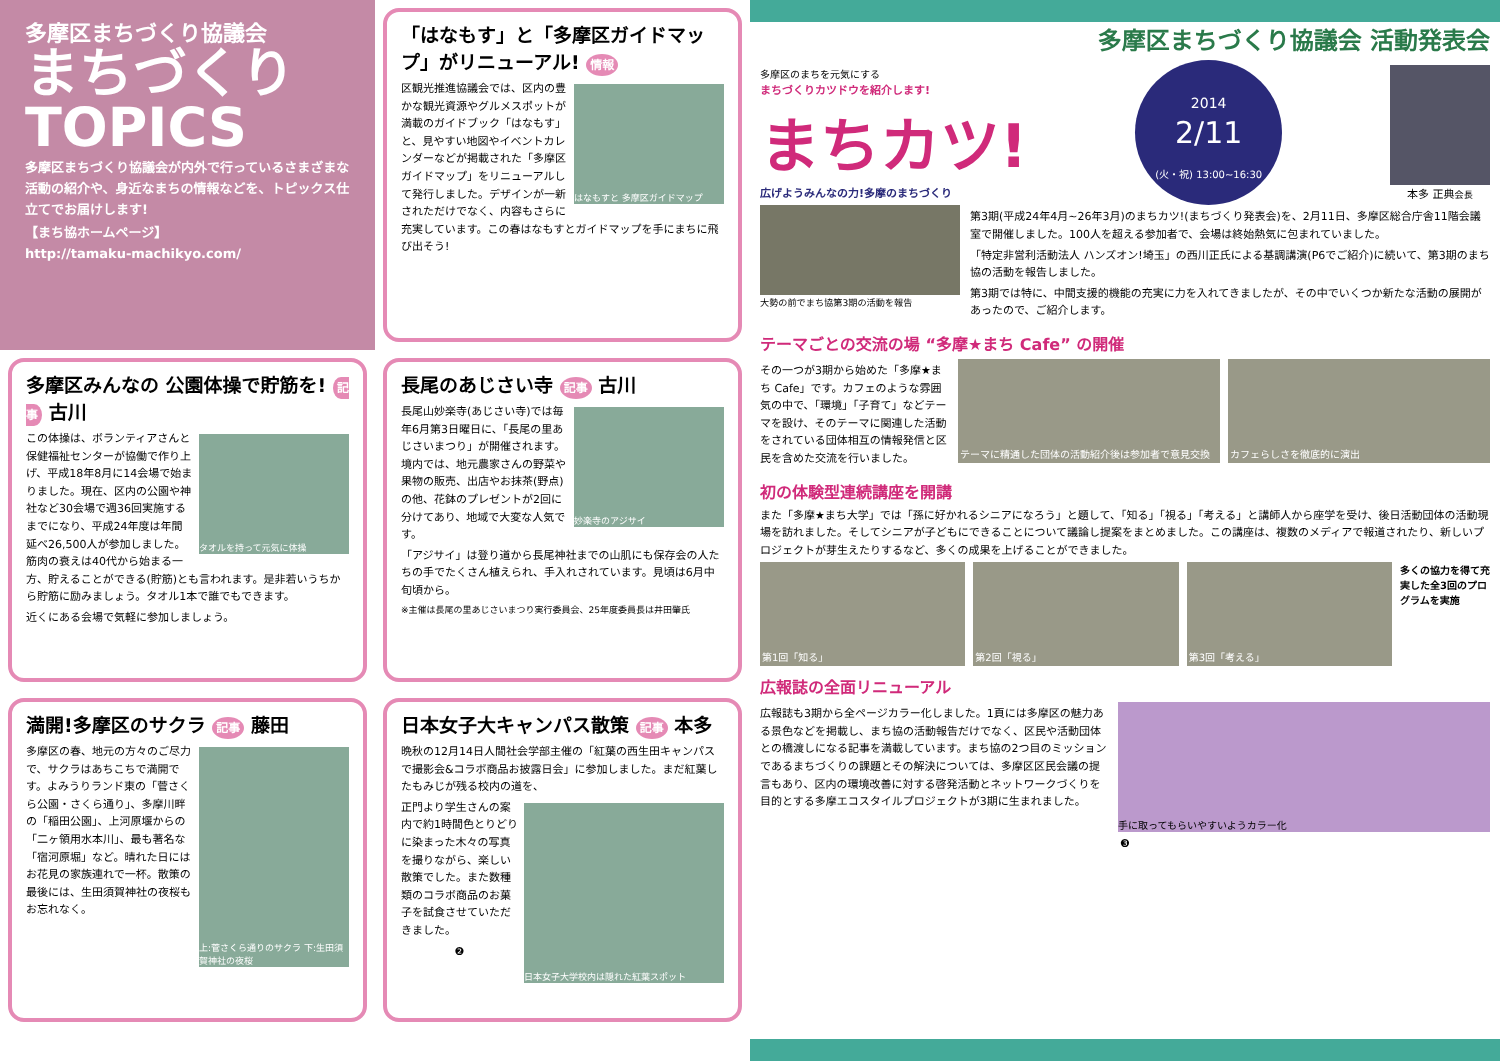多摩区まちづくり協議会
まちづくり
TOPICS
多摩区まちづくり協議会が内外で行っているさまざまな活動の紹介や、身近なまちの情報などを、トピックス仕立てでお届けします!
【まち協ホームページ】
http://tamaku-machikyo.com/
「はなもす」と「多摩区ガイドマップ」がリニューアル! 情報
はなもすと 多摩区ガイドマップ
区観光推進協議会では、区内の豊かな観光資源やグルメスポットが満載のガイドブック「はなもす」と、見やすい地図やイベントカレンダーなどが掲載された「多摩区ガイドマップ」をリニューアルして発行しました。デザインが一新されただけでなく、内容もさらに充実しています。この春はなもすとガイドマップを手にまちに飛び出そう!
多摩区みんなの 公園体操で貯筋を! 記事 古川
タオルを持って元気に体操
この体操は、ボランティアさんと保健福祉センターが協働で作り上げ、平成18年8月に14会場で始まりました。現在、区内の公園や神社など30会場で週36回実施するまでになり、平成24年度は年間延べ26,500人が参加しました。筋肉の衰えは40代から始まる一方、貯えることができる(貯筋)とも言われます。是非若いうちから貯筋に励みましょう。タオル1本で誰でもできます。
近くにある会場で気軽に参加しましょう。
長尾のあじさい寺 記事 古川
妙楽寺のアジサイ
長尾山妙楽寺(あじさい寺)では毎年6月第3日曜日に、「長尾の里あじさいまつり」が開催されます。境内では、地元農家さんの野菜や果物の販売、出店やお抹茶(野点)の他、花鉢のプレゼントが2回に分けてあり、地域で大変な人気です。
「アジサイ」は登り道から長尾神社までの山肌にも保存会の人たちの手でたくさん植えられ、手入れされています。見頃は6月中旬頃から。
※主催は長尾の里あじさいまつり実行委員会、25年度委員長は井田肇氏
満開!多摩区のサクラ 記事 藤田
上:菅さくら通りのサクラ 下:生田須賀神社の夜桜
多摩区の春、地元の方々のご尽力で、サクラはあちこちで満開です。よみうりランド東の「菅さくら公園・さくら通り」、多摩川畔の「稲田公園」、上河原堰からの「二ヶ領用水本川」、最も著名な「宿河原堀」など。晴れた日にはお花見の家族連れで一杯。散策の最後には、生田須賀神社の夜桜もお忘れなく。
日本女子大キャンパス散策 記事 本多
晩秋の12月14日人間社会学部主催の「紅葉の西生田キャンパスで撮影会&コラボ商品お披露日会」に参加しました。まだ紅葉したもみじが残る校内の道を、
日本女子大学校内は隠れた紅葉スポット
正門より学生さんの案内で約1時間色とりどりに染まった木々の写真を撮りながら、楽しい散策でした。また数種類のコラボ商品のお菓子を試食させていただきました。
❷
多摩区まちづくり協議会 活動発表会
多摩区のまちを元気にする
まちづくりカツドウを紹介します!
まちカツ!
広げようみんなの力!多摩のまちづくり
2014
2/11
(火・祝) 13:00~16:30
本多 正典会長
大勢の前でまち協第3期の活動を報告
第3期(平成24年4月~26年3月)のまちカツ!(まちづくり発表会)を、2月11日、多摩区総合庁舎11階会議室で開催しました。100人を超える参加者で、会場は終始熱気に包まれていました。
「特定非営利活動法人 ハンズオン!埼玉」の西川正氏による基調講演(P6でご紹介)に続いて、第3期のまち協の活動を報告しました。
第3期では特に、中間支援的機能の充実に力を入れてきましたが、その中でいくつか新たな活動の展開があったので、ご紹介します。
テーマごとの交流の場 “多摩★まち Cafe” の開催
その一つが3期から始めた「多摩★まち Cafe」です。カフェのような雰囲気の中で、「環境」「子育て」などテーマを設け、そのテーマに関連した活動をされている団体相互の情報発信と区民を含めた交流を行いました。
テーマに精通した団体の活動紹介後は参加者で意見交換
カフェらしさを徹底的に演出
初の体験型連続講座を開講
また「多摩★まち大学」では「孫に好かれるシニアになろう」と題して、「知る」「視る」「考える」と講師人から座学を受け、後日活動団体の活動現場を訪れました。そしてシニアが子どもにできることについて議論し提案をまとめました。この講座は、複数のメディアで報道されたり、新しいプロジェクトが芽生えたりするなど、多くの成果を上げることができました。
第1回「知る」 第2回「視る」 第3回「考える」
多くの協力を得て充実した全3回のプログラムを実施
広報誌の全面リニューアル
広報誌も3期から全ページカラー化しました。1頁には多摩区の魅力ある景色などを掲載し、まち協の活動報告だけでなく、区民や活動団体との橋渡しになる記事を満載しています。まち協の2つ目のミッションであるまちづくりの課題とその解決については、多摩区区民会議の提言もあり、区内の環境改善に対する啓発活動とネットワークづくりを目的とする多摩エコスタイルプロジェクトが3期に生まれました。
手に取ってもらいやすいようカラー化
❸